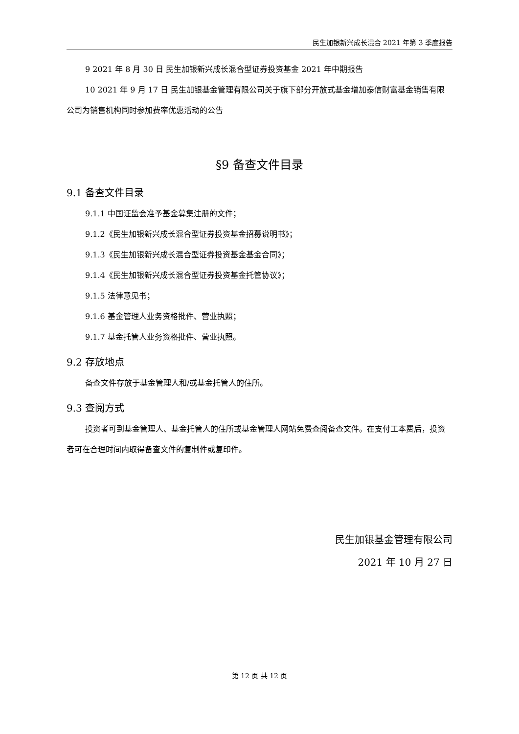民生加银新兴成长混合 2021 年第 3 季度报告
9 2021 年 8 月 30 日 民生加银新兴成长混合型证券投资基金 2021 年中期报告
10 2021 年 9 月 17 日 民生加银基金管理有限公司关于旗下部分开放式基金增加泰信财富基金销售有限公司为销售机构同时参加费率优惠活动的公告
§9 备查文件目录
9.1 备查文件目录
9.1.1 中国证监会准予基金募集注册的文件；
9.1.2《民生加银新兴成长混合型证券投资基金招募说明书》；
9.1.3《民生加银新兴成长混合型证券投资基金基金合同》；
9.1.4《民生加银新兴成长混合型证券投资基金托管协议》；
9.1.5 法律意见书；
9.1.6 基金管理人业务资格批件、营业执照；
9.1.7 基金托管人业务资格批件、营业执照。
9.2 存放地点
备查文件存放于基金管理人和/或基金托管人的住所。
9.3 查阅方式
投资者可到基金管理人、基金托管人的住所或基金管理人网站免费查阅备查文件。在支付工本费后，投资者可在合理时间内取得备查文件的复制件或复印件。
民生加银基金管理有限公司
2021 年 10 月 27 日
第 12 页 共 12 页